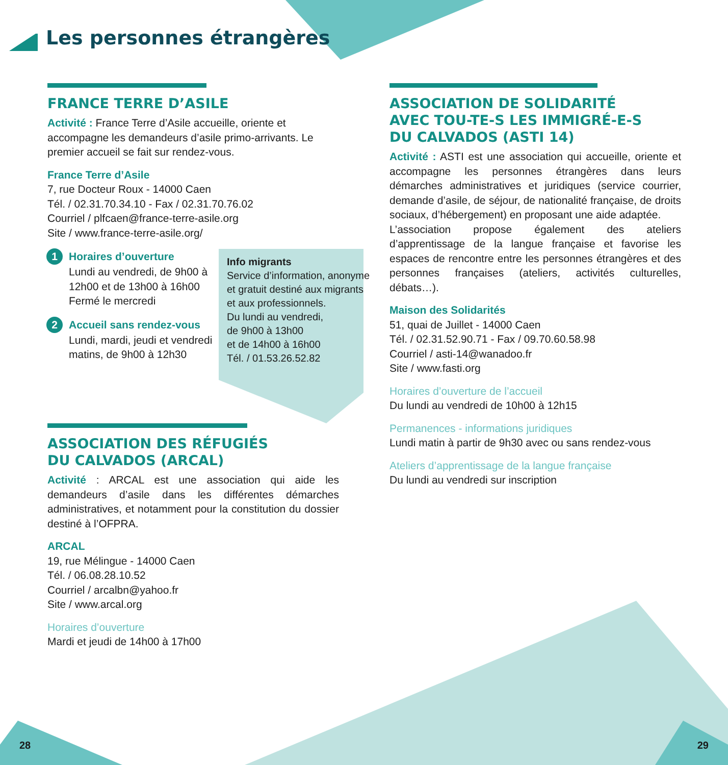Les personnes étrangères
FRANCE TERRE D’ASILE
Activité : France Terre d’Asile accueille, oriente et accompagne les demandeurs d’asile primo-arrivants. Le premier accueil se fait sur rendez-vous.
France Terre d’Asile
7, rue Docteur Roux - 14000 Caen
Tél. / 02.31.70.34.10 - Fax / 02.31.70.76.02
Courriel / plfcaen@france-terre-asile.org
Site / www.france-terre-asile.org/
1 Horaires d’ouverture
Lundi au vendredi, de 9h00 à 12h00 et de 13h00 à 16h00
Fermé le mercredi
2 Accueil sans rendez-vous
Lundi, mardi, jeudi et vendredi matins, de 9h00 à 12h30
Info migrants
Service d’information, anonyme et gratuit destiné aux migrants et aux professionnels.
Du lundi au vendredi,
de 9h00 à 13h00
et de 14h00 à 16h00
Tél. / 01.53.26.52.82
ASSOCIATION DES RÉFUGIÉS
DU CALVADOS (ARCAL)
Activité : ARCAL est une association qui aide les demandeurs d’asile dans les différentes démarches administratives, et notamment pour la constitution du dossier destiné à l’OFPRA.
ARCAL
19, rue Mélingue - 14000 Caen
Tél. / 06.08.28.10.52
Courriel / arcalbn@yahoo.fr
Site / www.arcal.org
Horaires d’ouverture
Mardi et jeudi de 14h00 à 17h00
ASSOCIATION DE SOLIDARITÉ
AVEC TOU-TE-S LES IMMIGRÉ-E-S
DU CALVADOS (ASTI 14)
Activité : ASTI est une association qui accueille, oriente et accompagne les personnes étrangères dans leurs démarches administratives et juridiques (service courrier, demande d’asile, de séjour, de nationalité française, de droits sociaux, d’hébergement) en proposant une aide adaptée.
L’association propose également des ateliers d’apprentissage de la langue française et favorise les espaces de rencontre entre les personnes étrangères et des personnes françaises (ateliers, activités culturelles, débats…).
Maison des Solidarités
51, quai de Juillet - 14000 Caen
Tél. / 02.31.52.90.71 - Fax / 09.70.60.58.98
Courriel / asti-14@wanadoo.fr
Site / www.fasti.org
Horaires d’ouverture de l’accueil
Du lundi au vendredi de 10h00 à 12h15
Permanences - informations juridiques
Lundi matin à partir de 9h30 avec ou sans rendez-vous
Ateliers d’apprentissage de la langue française
Du lundi au vendredi sur inscription
28 29